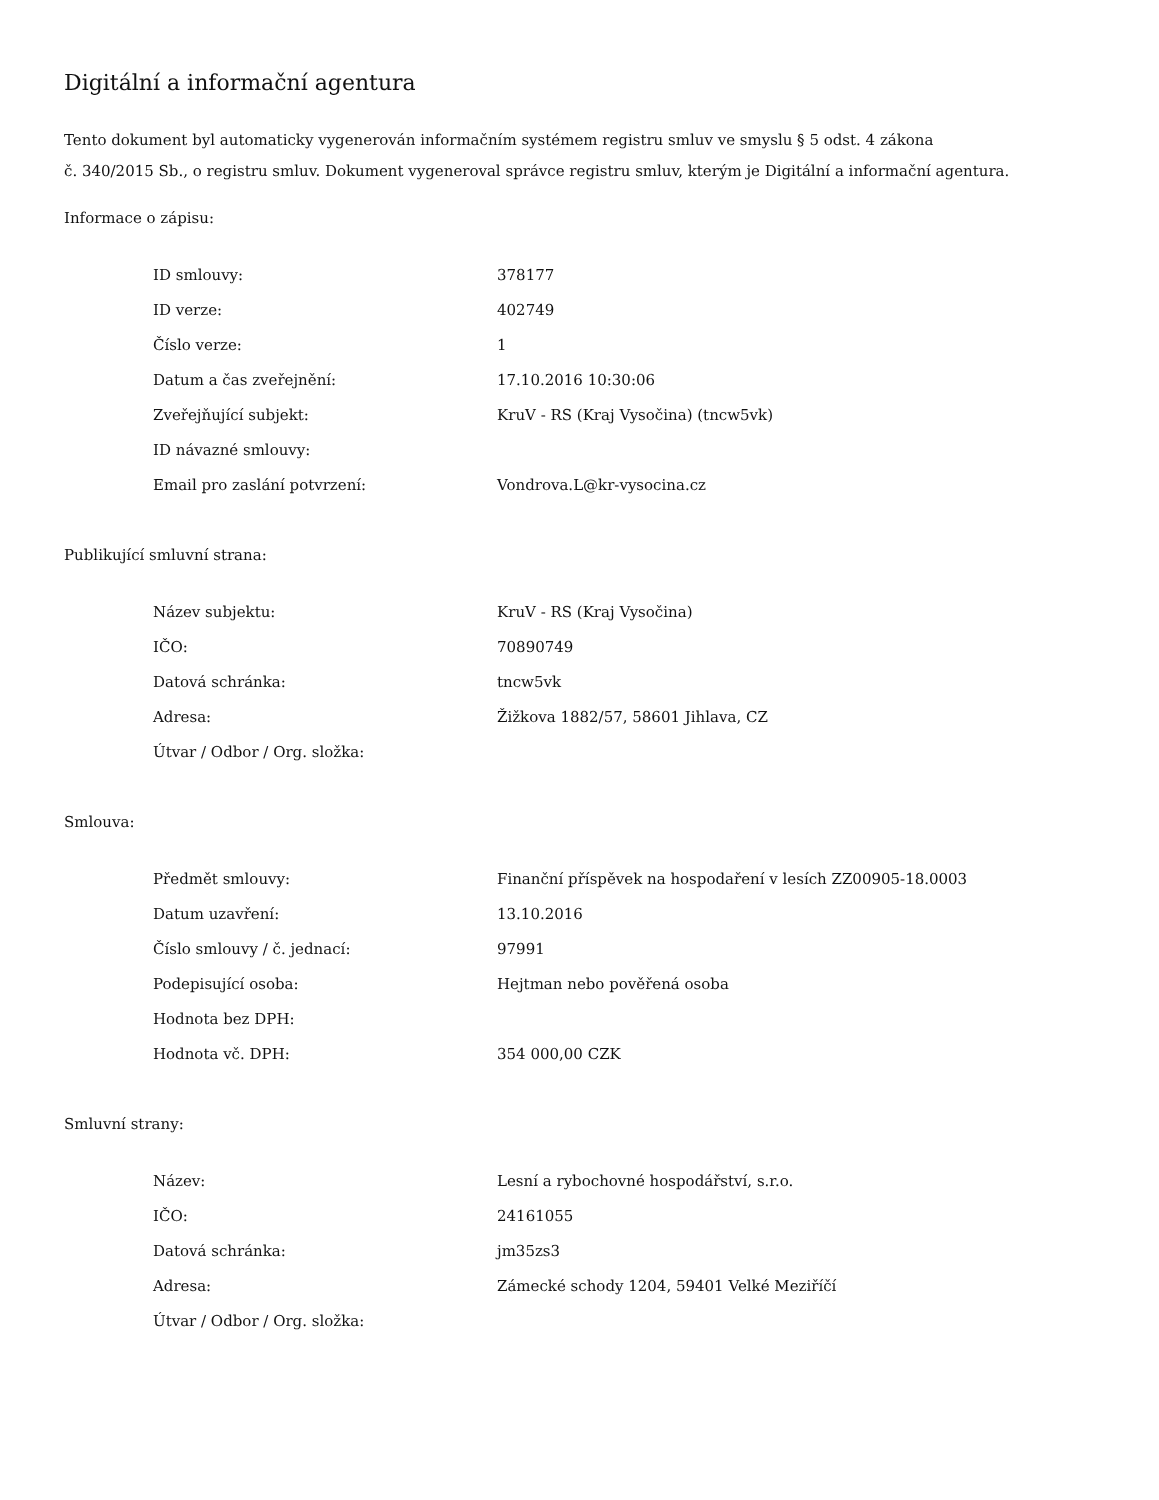Digitální a informační agentura
Tento dokument byl automaticky vygenerován informačním systémem registru smluv ve smyslu § 5 odst. 4 zákona
č. 340/2015 Sb., o registru smluv. Dokument vygeneroval správce registru smluv, kterým je Digitální a informační agentura.
Informace o zápisu:
| ID smlouvy: | 378177 |
| ID verze: | 402749 |
| Číslo verze: | 1 |
| Datum a čas zveřejnění: | 17.10.2016 10:30:06 |
| Zveřejňující subjekt: | KruV - RS (Kraj Vysočina) (tncw5vk) |
| ID návazné smlouvy: | |
| Email pro zaslání potvrzení: | Vondrova.L@kr-vysocina.cz |
Publikující smluvní strana:
| Název subjektu: | KruV - RS (Kraj Vysočina) |
| IČO: | 70890749 |
| Datová schránka: | tncw5vk |
| Adresa: | Žižkova 1882/57, 58601 Jihlava, CZ |
| Útvar / Odbor / Org. složka: | |
Smlouva:
| Předmět smlouvy: | Finanční příspěvek na hospodaření v lesích ZZ00905-18.0003 |
| Datum uzavření: | 13.10.2016 |
| Číslo smlouvy / č. jednací: | 97991 |
| Podepisující osoba: | Hejtman nebo pověřená osoba |
| Hodnota bez DPH: | |
| Hodnota vč. DPH: | 354 000,00 CZK |
Smluvní strany:
| Název: | Lesní a rybochovné hospodářství, s.r.o. |
| IČO: | 24161055 |
| Datová schránka: | jm35zs3 |
| Adresa: | Zámecké schody 1204, 59401 Velké Meziříčí |
| Útvar / Odbor / Org. složka: | |